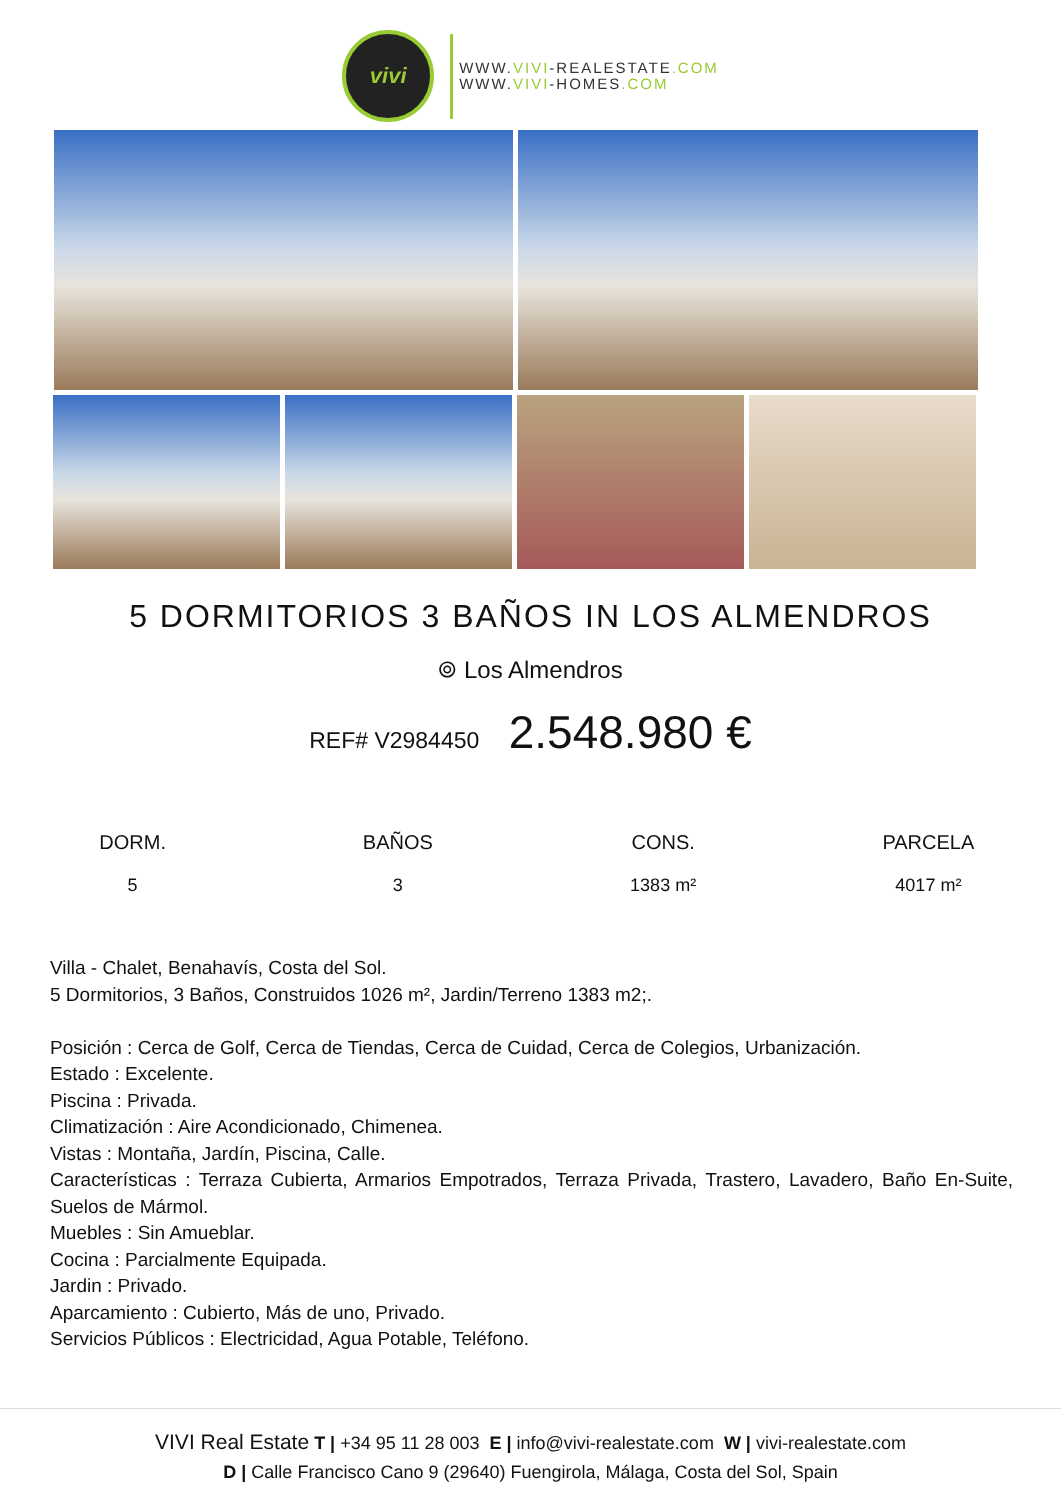vivi
WWW.VIVI-REALESTATE.COM
WWW.VIVI-HOMES.COM
5 DORMITORIOS 3 BAÑOS IN LOS ALMENDROS
⌾ Los Almendros
REF# V2984450 2.548.980 €
| DORM. | BAÑOS | CONS. | PARCELA |
| --- | --- | --- | --- |
| 5 | 3 | 1383 m² | 4017 m² |
Villa - Chalet, Benahavís, Costa del Sol.
5 Dormitorios, 3 Baños, Construidos 1026 m², Jardin/Terreno 1383 m2;.
Posición : Cerca de Golf, Cerca de Tiendas, Cerca de Cuidad, Cerca de Colegios, Urbanización.
Estado : Excelente.
Piscina : Privada.
Climatización : Aire Acondicionado, Chimenea.
Vistas : Montaña, Jardín, Piscina, Calle.
Características : Terraza Cubierta, Armarios Empotrados, Terraza Privada, Trastero, Lavadero, Baño En-Suite, Suelos de Mármol.
Muebles : Sin Amueblar.
Cocina : Parcialmente Equipada.
Jardin : Privado.
Aparcamiento : Cubierto, Más de uno, Privado.
Servicios Públicos : Electricidad, Agua Potable, Teléfono.
VIVI Real Estate T | +34 95 11 28 003 E | info@vivi-realestate.com W | vivi-realestate.com
D | Calle Francisco Cano 9 (29640) Fuengirola, Málaga, Costa del Sol, Spain